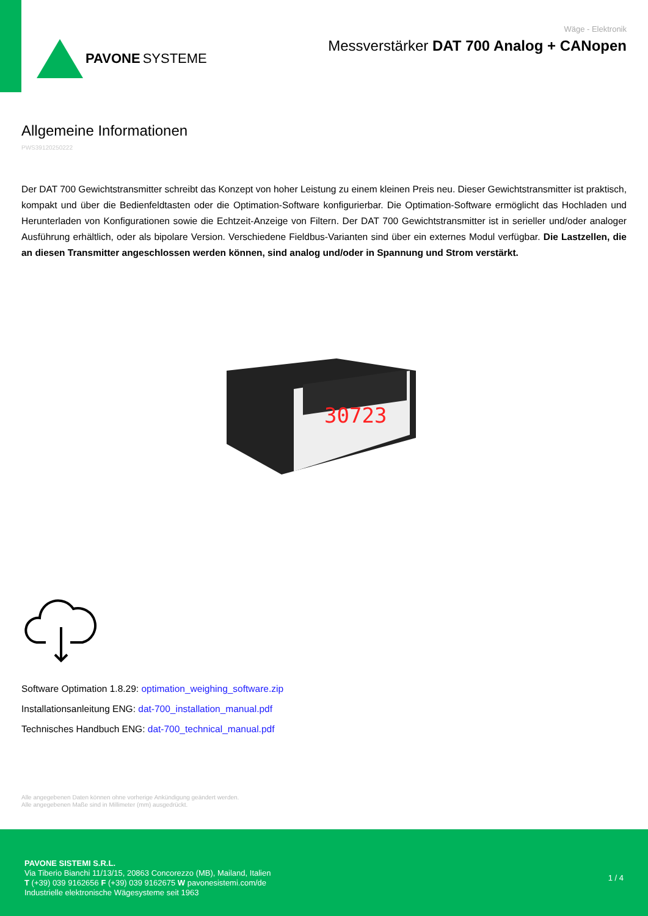PAVONE SYSTEME
Wäge - Elektronik
Messverstärker DAT 700 Analog + CANopen
Allgemeine Informationen
PWS39120250222
Der DAT 700 Gewichtstransmitter schreibt das Konzept von hoher Leistung zu einem kleinen Preis neu. Dieser Gewichtstransmitter ist praktisch, kompakt und über die Bedienfeldtasten oder die Optimation-Software konfigurierbar. Die Optimation-Software ermöglicht das Hochladen und Herunterladen von Konfigurationen sowie die Echtzeit-Anzeige von Filtern. Der DAT 700 Gewichtstransmitter ist in serieller und/oder analoger Ausführung erhältlich, oder als bipolare Version. Verschiedene Fieldbus-Varianten sind über ein externes Modul verfügbar. Die Lastzellen, die an diesen Transmitter angeschlossen werden können, sind analog und/oder in Spannung und Strom verstärkt.
30723
Software Optimation 1.8.29: optimation_weighing_software.zip
Installationsanleitung ENG: dat-700_installation_manual.pdf
Technisches Handbuch ENG: dat-700_technical_manual.pdf
Alle angegebenen Daten können ohne vorherige Ankündigung geändert werden.
Alle angegebenen Maße sind in Millimeter (mm) ausgedrückt.
PAVONE SISTEMI S.R.L.
Via Tiberio Bianchi 11/13/15, 20863 Concorezzo (MB), Mailand, Italien
T (+39) 039 9162656 F (+39) 039 9162675 W pavonesistemi.com/de
Industrielle elektronische Wägesysteme seit 1963
1 / 4